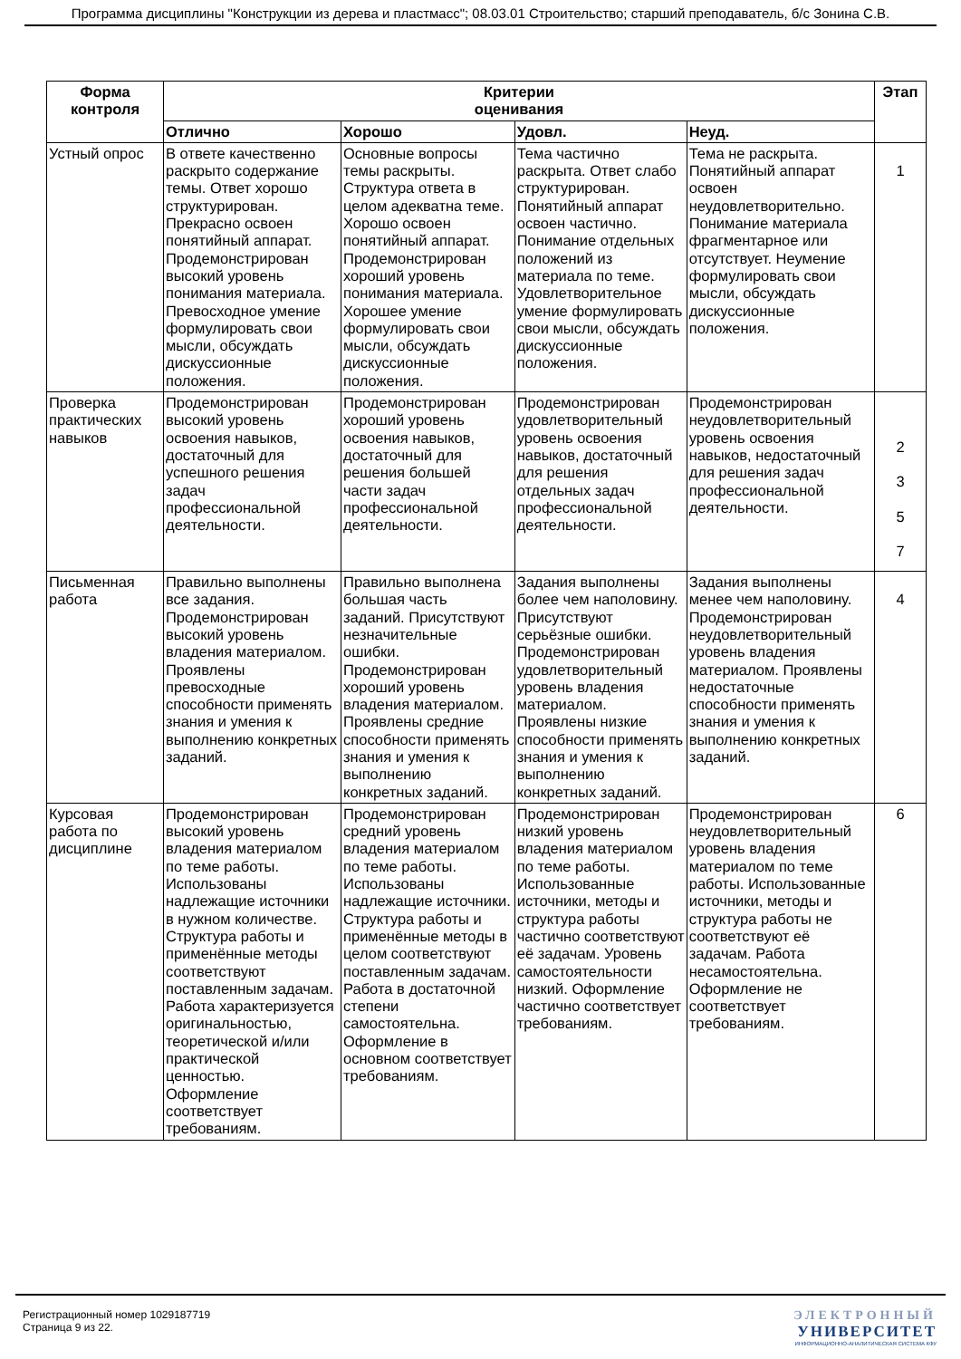Программа дисциплины "Конструкции из дерева и пластмасс"; 08.03.01 Строительство; старший преподаватель, б/с Зонина С.В.
| Форма контроля | Критерии оценивания | | | | Этап |
| --- | --- | --- | --- | --- | --- |
| | Отлично | Хорошо | Удовл. | Неуд. | |
| Устный опрос | В ответе качественно раскрыто содержание темы. Ответ хорошо структурирован. Прекрасно освоен понятийный аппарат. Продемонстрирован высокий уровень понимания материала. Превосходное умение формулировать свои мысли, обсуждать дискуссионные положения. | Основные вопросы темы раскрыты. Структура ответа в целом адекватна теме. Хорошо освоен понятийный аппарат. Продемонстрирован хороший уровень понимания материала. Хорошее умение формулировать свои мысли, обсуждать дискуссионные положения. | Тема частично раскрыта. Ответ слабо структурирован. Понятийный аппарат освоен частично. Понимание отдельных положений из материала по теме. Удовлетворительное умение формулировать свои мысли, обсуждать дискуссионные положения. | Тема не раскрыта. Понятийный аппарат освоен неудовлетворительно. Понимание материала фрагментарное или отсутствует. Неумение формулировать свои мысли, обсуждать дискуссионные положения. | 1 |
| Проверка практических навыков | Продемонстрирован высокий уровень освоения навыков, достаточный для успешного решения задач профессиональной деятельности. | Продемонстрирован хороший уровень освоения навыков, достаточный для решения большей части задач профессиональной деятельности. | Продемонстрирован удовлетворительный уровень освоения навыков, достаточный для решения отдельных задач профессиональной деятельности. | Продемонстрирован неудовлетворительный уровень освоения навыков, недостаточный для решения задач профессиональной деятельности. | 2 3 5 7 |
| Письменная работа | Правильно выполнены все задания. Продемонстрирован высокий уровень владения материалом. Проявлены превосходные способности применять знания и умения к выполнению конкретных заданий. | Правильно выполнена большая часть заданий. Присутствуют незначительные ошибки. Продемонстрирован хороший уровень владения материалом. Проявлены средние способности применять знания и умения к выполнению конкретных заданий. | Задания выполнены более чем наполовину. Присутствуют серьёзные ошибки. Продемонстрирован удовлетворительный уровень владения материалом. Проявлены низкие способности применять знания и умения к выполнению конкретных заданий. | Задания выполнены менее чем наполовину. Продемонстрирован неудовлетворительный уровень владения материалом. Проявлены недостаточные способности применять знания и умения к выполнению конкретных заданий. | 4 |
| Курсовая работа по дисциплине | Продемонстрирован высокий уровень владения материалом по теме работы. Использованы надлежащие источники в нужном количестве. Структура работы и применённые методы соответствуют поставленным задачам. Работа характеризуется оригинальностью, теоретической и/или практической ценностью. Оформление соответствует требованиям. | Продемонстрирован средний уровень владения материалом по теме работы. Использованы надлежащие источники. Структура работы и применённые методы в целом соответствуют поставленным задачам. Работа в достаточной степени самостоятельна. Оформление в основном соответствует требованиям. | Продемонстрирован низкий уровень владения материалом по теме работы. Использованные источники, методы и структура работы частично соответствуют её задачам. Уровень самостоятельности низкий. Оформление частично соответствует требованиям. | Продемонстрирован неудовлетворительный уровень владения материалом по теме работы. Использованные источники, методы и структура работы не соответствуют её задачам. Работа несамостоятельна. Оформление не соответствует требованиям. | 6 |
Регистрационный номер 1029187719
Страница 9 из 22.
ЭЛЕКТРОННЫЙ
УНИВЕРСИТЕТ
ИНФОРМАЦИОННО-АНАЛИТИЧЕСКАЯ СИСТЕМА КФУ